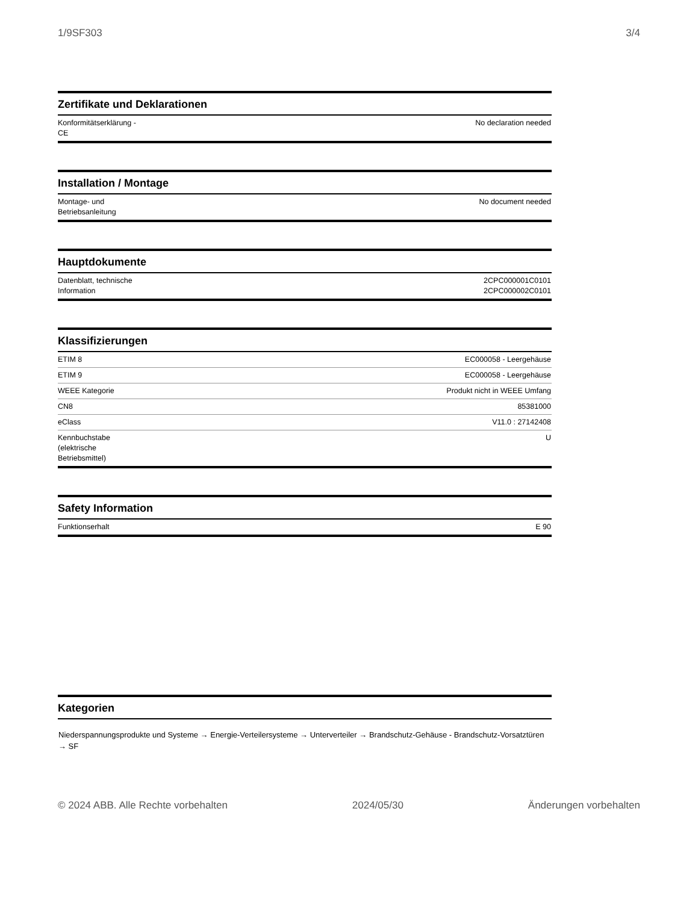1/9SF303 3/4
Zertifikate und Deklarationen
| Konformitätserklärung - CE | No declaration needed |
Installation / Montage
| Montage- und Betriebsanleitung | No document needed |
Hauptdokumente
| Datenblatt, technische Information | 2CPC000001C0101 2CPC000002C0101 |
Klassifizierungen
| ETIM 8 | EC000058 - Leergehäuse |
| ETIM 9 | EC000058 - Leergehäuse |
| WEEE Kategorie | Produkt nicht in WEEE Umfang |
| CN8 | 85381000 |
| eClass | V11.0 : 27142408 |
| Kennbuchstabe (elektrische Betriebsmittel) | U |
Safety Information
| Funktionserhalt | E 90 |
Kategorien
Niederspannungsprodukte und Systeme → Energie-Verteilersysteme → Unterverteiler → Brandschutz-Gehäuse - Brandschutz-Vorsatztüren → SF
© 2024 ABB. Alle Rechte vorbehalten 2024/05/30 Änderungen vorbehalten